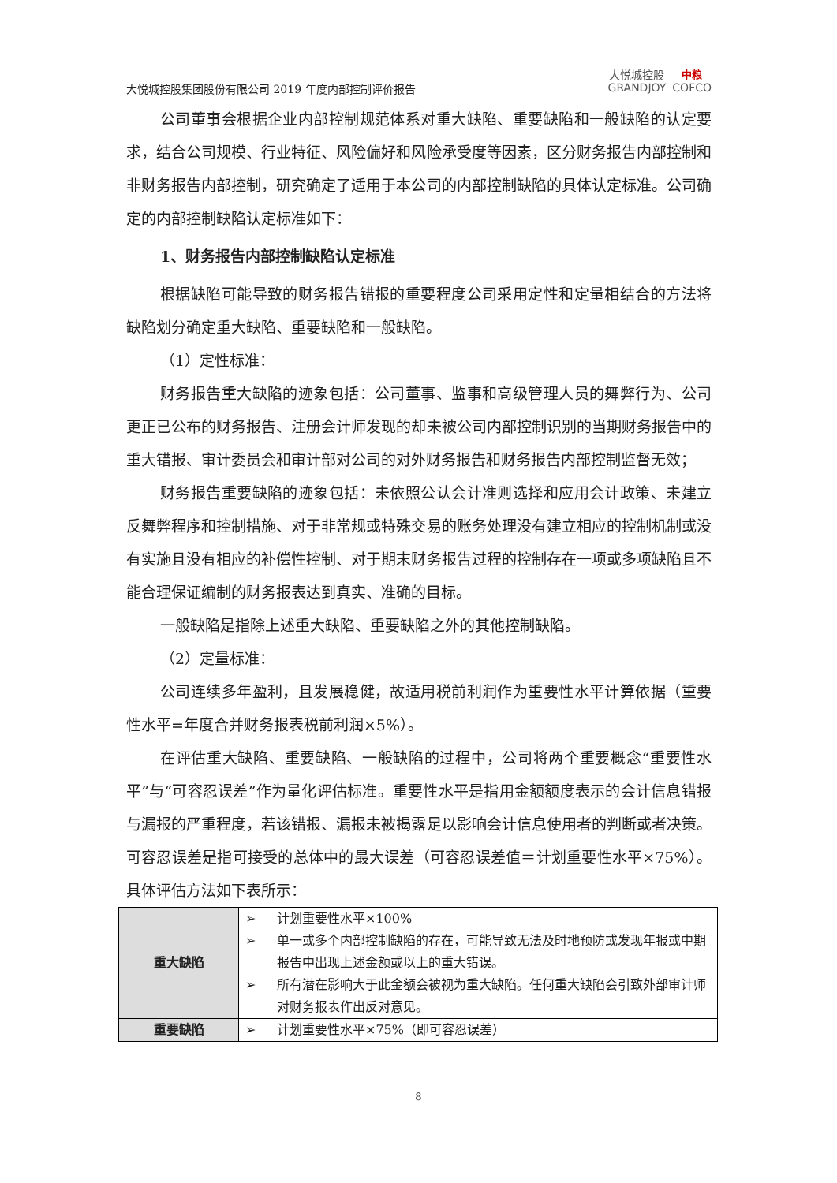大悦城控股集团股份有限公司 2019 年度内部控制评价报告
大悦城控股
GRANDJOY
中粮
COFCO
公司董事会根据企业内部控制规范体系对重大缺陷、重要缺陷和一般缺陷的认定要求，结合公司规模、行业特征、风险偏好和风险承受度等因素，区分财务报告内部控制和非财务报告内部控制，研究确定了适用于本公司的内部控制缺陷的具体认定标准。公司确定的内部控制缺陷认定标准如下：
1、财务报告内部控制缺陷认定标准
根据缺陷可能导致的财务报告错报的重要程度公司采用定性和定量相结合的方法将缺陷划分确定重大缺陷、重要缺陷和一般缺陷。
（1）定性标准：
财务报告重大缺陷的迹象包括：公司董事、监事和高级管理人员的舞弊行为、公司更正已公布的财务报告、注册会计师发现的却未被公司内部控制识别的当期财务报告中的重大错报、审计委员会和审计部对公司的对外财务报告和财务报告内部控制监督无效；
财务报告重要缺陷的迹象包括：未依照公认会计准则选择和应用会计政策、未建立反舞弊程序和控制措施、对于非常规或特殊交易的账务处理没有建立相应的控制机制或没有实施且没有相应的补偿性控制、对于期末财务报告过程的控制存在一项或多项缺陷且不能合理保证编制的财务报表达到真实、准确的目标。
一般缺陷是指除上述重大缺陷、重要缺陷之外的其他控制缺陷。
（2）定量标准：
公司连续多年盈利，且发展稳健，故适用税前利润作为重要性水平计算依据（重要性水平=年度合并财务报表税前利润×5%）。
在评估重大缺陷、重要缺陷、一般缺陷的过程中，公司将两个重要概念“重要性水平”与“可容忍误差”作为量化评估标准。重要性水平是指用金额额度表示的会计信息错报与漏报的严重程度，若该错报、漏报未被揭露足以影响会计信息使用者的判断或者决策。可容忍误差是指可接受的总体中的最大误差（可容忍误差值＝计划重要性水平×75%）。 具体评估方法如下表所示：
| 重大缺陷 | ➢ 计划重要性水平×100% ➢ 单一或多个内部控制缺陷的存在，可能导致无法及时地预防或发现年报或中期报告中出现上述金额或以上的重大错误。 ➢ 所有潜在影响大于此金额会被视为重大缺陷。任何重大缺陷会引致外部审计师对财务报表作出反对意见。 |
| 重要缺陷 | ➢ 计划重要性水平×75%（即可容忍误差） |
8